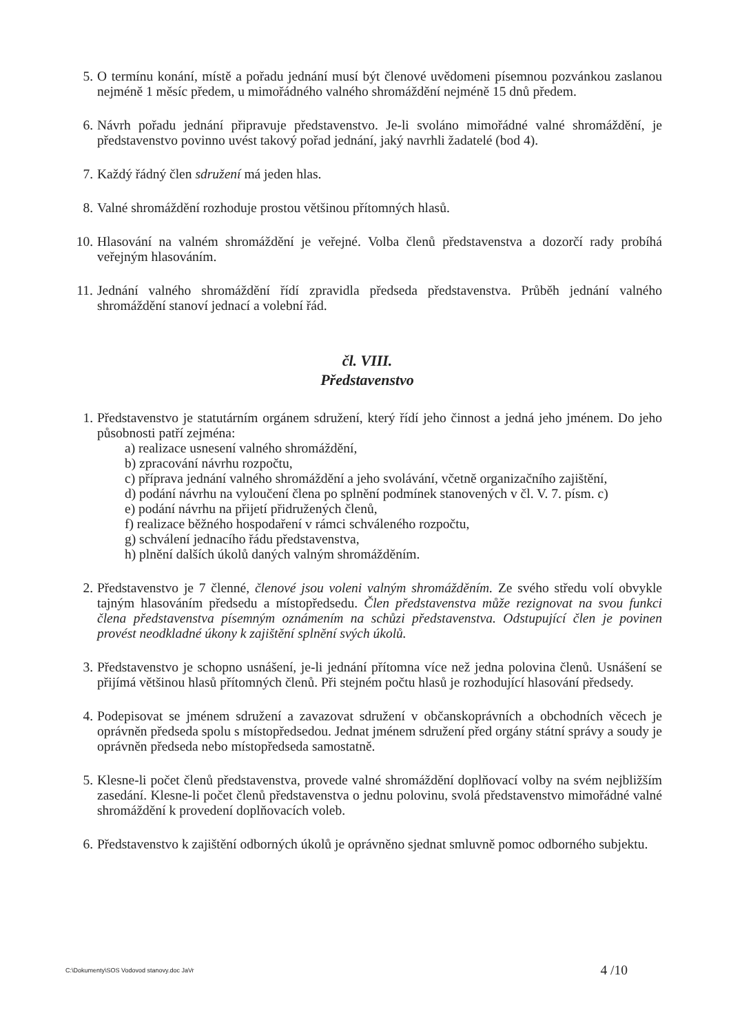5. O termínu konání, místě a pořadu jednání musí být členové uvědomeni písemnou pozvánkou zaslanou nejméně 1 měsíc předem, u mimořádného valného shromáždění nejméně 15 dnů předem.
6. Návrh pořadu jednání připravuje představenstvo. Je-li svoláno mimořádné valné shromáždění, je představenstvo povinno uvést takový pořad jednání, jaký navrhli žadatelé (bod 4).
7. Každý řádný člen sdružení má jeden hlas.
8. Valné shromáždění rozhoduje prostou většinou přítomných hlasů.
10. Hlasování na valném shromáždění je veřejné. Volba členů představenstva a dozorčí rady probíhá veřejným hlasováním.
11. Jednání valného shromáždění řídí zpravidla předseda představenstva. Průběh jednání valného shromáždění stanoví jednací a volební řád.
čl. VIII.
Představenstvo
1. Představenstvo je statutárním orgánem sdružení, který řídí jeho činnost a jedná jeho jménem. Do jeho působnosti patří zejména:
a) realizace usnesení valného shromáždění,
b) zpracování návrhu rozpočtu,
c) příprava jednání valného shromáždění a jeho svolávání, včetně organizačního zajištění,
d) podání návrhu na vyloučení člena po splnění podmínek stanovených v čl. V. 7. písm. c)
e) podání návrhu na přijetí přidružených členů,
f) realizace běžného hospodaření v rámci schváleného rozpočtu,
g) schválení jednacího řádu představenstva,
h) plnění dalších úkolů daných valným shromážděním.
2. Představenstvo je 7 členné, členové jsou voleni valným shromážděním. Ze svého středu volí obvykle tajným hlasováním předsedu a místopředsedu. Člen představenstva může rezignovat na svou funkci člena představenstva písemným oznámením na schůzi představenstva. Odstupující člen je povinen provést neodkladné úkony k zajištění splnění svých úkolů.
3. Představenstvo je schopno usnášení, je-li jednání přítomna více než jedna polovina členů. Usnášení se přijímá většinou hlasů přítomných členů. Při stejném počtu hlasů je rozhodující hlasování předsedy.
4. Podepisovat se jménem sdružení a zavazovat sdružení v občanskoprávních a obchodních věcech je oprávněn předseda spolu s místopředsedou. Jednat jménem sdružení před orgány státní správy a soudy je oprávněn předseda nebo místopředseda samostatně.
5. Klesne-li počet členů představenstva, provede valné shromáždění doplňovací volby na svém nejbližším zasedání. Klesne-li počet členů představenstva o jednu polovinu, svolá představenstvo mimořádné valné shromáždění k provedení doplňovacích voleb.
6. Představenstvo k zajištění odborných úkolů je oprávněno sjednat smluvně pomoc odborného subjektu.
C:\Dokumenty\SOS Vodovod stanovy.doc JaVr 4 /10